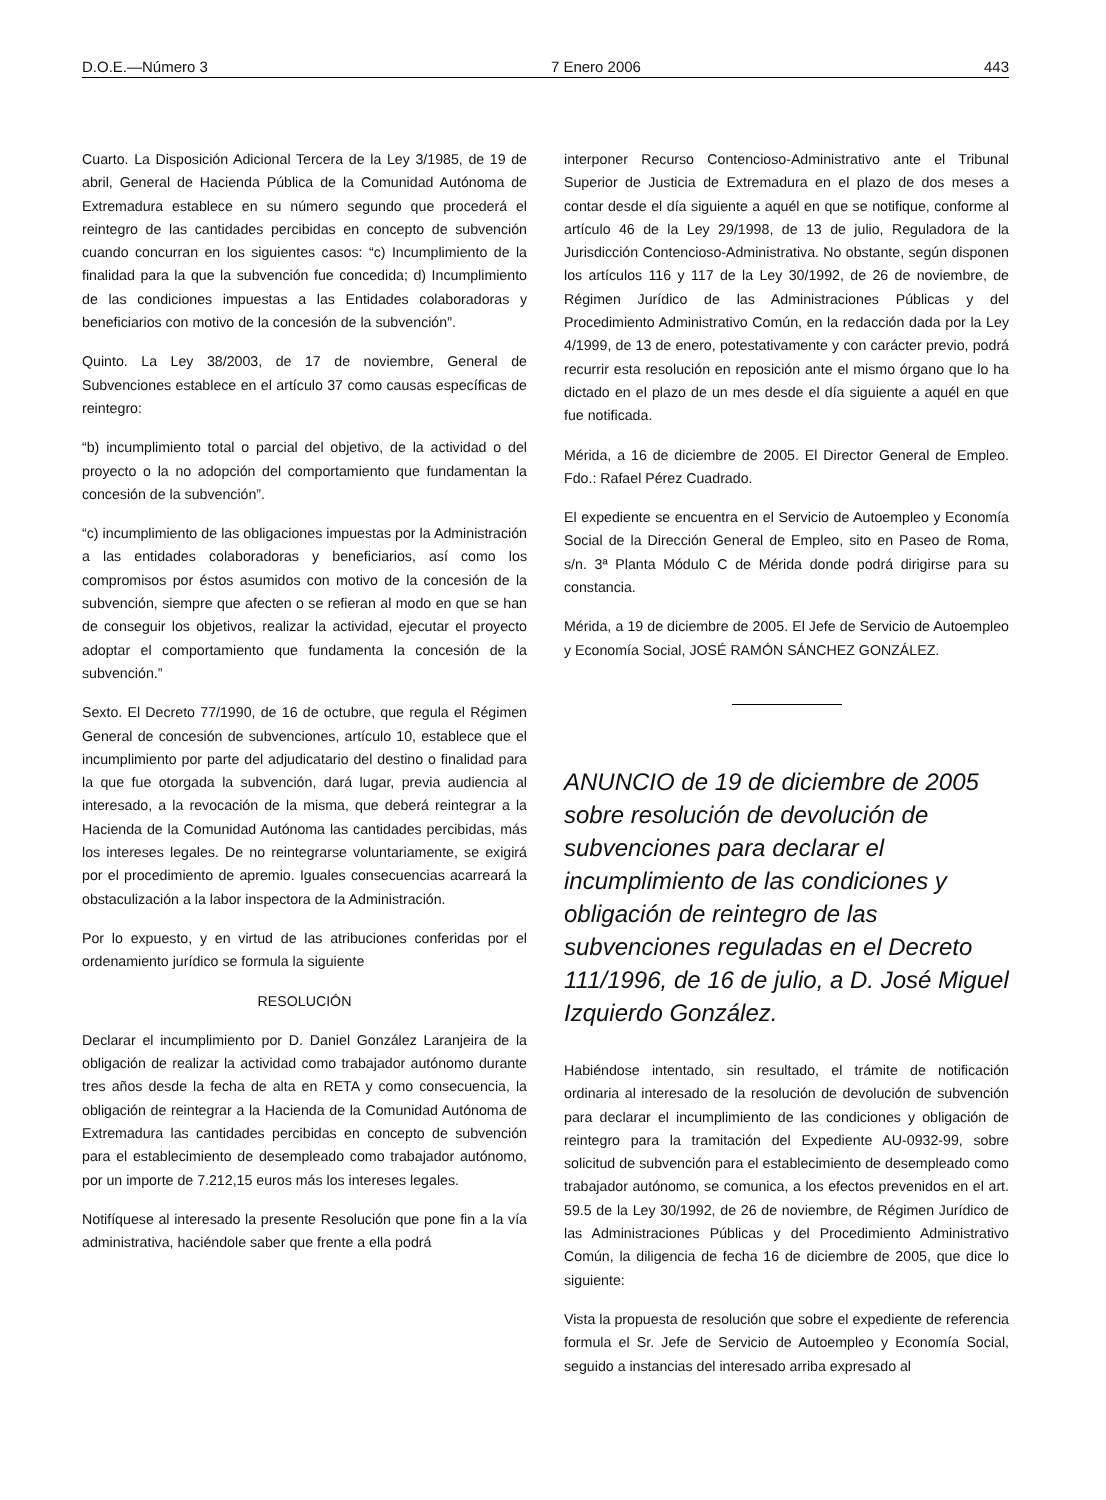D.O.E.—Número 3 7 Enero 2006 443
Cuarto. La Disposición Adicional Tercera de la Ley 3/1985, de 19 de abril, General de Hacienda Pública de la Comunidad Autónoma de Extremadura establece en su número segundo que procederá el reintegro de las cantidades percibidas en concepto de subvención cuando concurran en los siguientes casos: “c) Incumplimiento de la finalidad para la que la subvención fue concedida; d) Incumplimiento de las condiciones impuestas a las Entidades colaboradoras y beneficiarios con motivo de la concesión de la subvención”.
Quinto. La Ley 38/2003, de 17 de noviembre, General de Subvenciones establece en el artículo 37 como causas específicas de reintegro:
“b) incumplimiento total o parcial del objetivo, de la actividad o del proyecto o la no adopción del comportamiento que fundamentan la concesión de la subvención”.
“c) incumplimiento de las obligaciones impuestas por la Administración a las entidades colaboradoras y beneficiarios, así como los compromisos por éstos asumidos con motivo de la concesión de la subvención, siempre que afecten o se refieran al modo en que se han de conseguir los objetivos, realizar la actividad, ejecutar el proyecto adoptar el comportamiento que fundamenta la concesión de la subvención.”
Sexto. El Decreto 77/1990, de 16 de octubre, que regula el Régimen General de concesión de subvenciones, artículo 10, establece que el incumplimiento por parte del adjudicatario del destino o finalidad para la que fue otorgada la subvención, dará lugar, previa audiencia al interesado, a la revocación de la misma, que deberá reintegrar a la Hacienda de la Comunidad Autónoma las cantidades percibidas, más los intereses legales. De no reintegrarse voluntariamente, se exigirá por el procedimiento de apremio. Iguales consecuencias acarreará la obstaculización a la labor inspectora de la Administración.
Por lo expuesto, y en virtud de las atribuciones conferidas por el ordenamiento jurídico se formula la siguiente
RESOLUCIÓN
Declarar el incumplimiento por D. Daniel González Laranjeira de la obligación de realizar la actividad como trabajador autónomo durante tres años desde la fecha de alta en RETA y como consecuencia, la obligación de reintegrar a la Hacienda de la Comunidad Autónoma de Extremadura las cantidades percibidas en concepto de subvención para el establecimiento de desempleado como trabajador autónomo, por un importe de 7.212,15 euros más los intereses legales.
Notifíquese al interesado la presente Resolución que pone fin a la vía administrativa, haciéndole saber que frente a ella podrá
interponer Recurso Contencioso-Administrativo ante el Tribunal Superior de Justicia de Extremadura en el plazo de dos meses a contar desde el día siguiente a aquél en que se notifique, conforme al artículo 46 de la Ley 29/1998, de 13 de julio, Reguladora de la Jurisdicción Contencioso-Administrativa. No obstante, según disponen los artículos 116 y 117 de la Ley 30/1992, de 26 de noviembre, de Régimen Jurídico de las Administraciones Públicas y del Procedimiento Administrativo Común, en la redacción dada por la Ley 4/1999, de 13 de enero, potestativamente y con carácter previo, podrá recurrir esta resolución en reposición ante el mismo órgano que lo ha dictado en el plazo de un mes desde el día siguiente a aquél en que fue notificada.
Mérida, a 16 de diciembre de 2005. El Director General de Empleo. Fdo.: Rafael Pérez Cuadrado.
El expediente se encuentra en el Servicio de Autoempleo y Economía Social de la Dirección General de Empleo, sito en Paseo de Roma, s/n. 3ª Planta Módulo C de Mérida donde podrá dirigirse para su constancia.
Mérida, a 19 de diciembre de 2005. El Jefe de Servicio de Autoempleo y Economía Social, JOSÉ RAMÓN SÁNCHEZ GONZÁLEZ.
ANUNCIO de 19 de diciembre de 2005 sobre resolución de devolución de subvenciones para declarar el incumplimiento de las condiciones y obligación de reintegro de las subvenciones reguladas en el Decreto 111/1996, de 16 de julio, a D. José Miguel Izquierdo González.
Habiéndose intentado, sin resultado, el trámite de notificación ordinaria al interesado de la resolución de devolución de subvención para declarar el incumplimiento de las condiciones y obligación de reintegro para la tramitación del Expediente AU-0932-99, sobre solicitud de subvención para el establecimiento de desempleado como trabajador autónomo, se comunica, a los efectos prevenidos en el art. 59.5 de la Ley 30/1992, de 26 de noviembre, de Régimen Jurídico de las Administraciones Públicas y del Procedimiento Administrativo Común, la diligencia de fecha 16 de diciembre de 2005, que dice lo siguiente:
Vista la propuesta de resolución que sobre el expediente de referencia formula el Sr. Jefe de Servicio de Autoempleo y Economía Social, seguido a instancias del interesado arriba expresado al